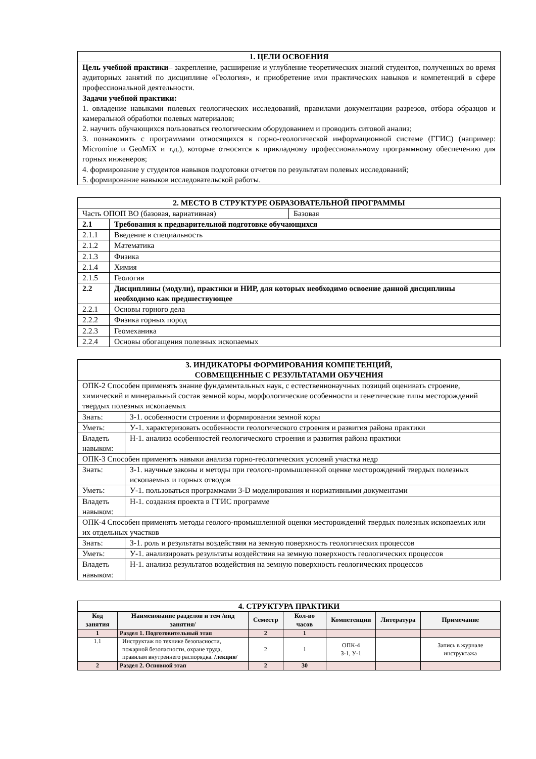| 1. ЦЕЛИ ОСВОЕНИЯ |
| Цель учебной практики – закрепление, расширение и углубление теоретических знаний студентов, полученных во время аудиторных занятий по дисциплине «Геология», и приобретение ими практических навыков и компетенций в сфере профессиональной деятельности. Задачи учебной практики: 1. овладение навыками полевых геологических исследований, правилами документации разрезов, отбора образцов и камеральной обработки полевых материалов; 2. научить обучающихся пользоваться геологическим оборудованием и проводить ситовой анализ; 3. познакомить с программами относящихся к горно-геологической информационной системе (ГГИС) (например: Micromine и GeoMiX и т.д.), которые относятся к прикладному профессиональному программному обеспечению для горных инженеров; 4. формирование у студентов навыков подготовки отчетов по результатам полевых исследований; 5. формирование навыков исследовательской работы. |
| 2. МЕСТО В СТРУКТУРЕ ОБРАЗОВАТЕЛЬНОЙ ПРОГРАММЫ | | |
| Часть ОПОП ВО (базовая, вариативная) | | Базовая |
| 2.1 | Требования к предварительной подготовке обучающихся | |
| 2.1.1 | Введение в специальность | |
| 2.1.2 | Математика | |
| 2.1.3 | Физика | |
| 2.1.4 | Химия | |
| 2.1.5 | Геология | |
| 2.2 | Дисциплины (модули), практики и НИР, для которых необходимо освоение данной дисциплины необходимо как предшествующее | |
| 2.2.1 | Основы горного дела | |
| 2.2.2 | Физика горных пород | |
| 2.2.3 | Геомеханика | |
| 2.2.4 | Основы обогащения полезных ископаемых | |
| 3. ИНДИКАТОРЫ ФОРМИРОВАНИЯ КОМПЕТЕНЦИЙ, СОВМЕЩЕННЫЕ С РЕЗУЛЬТАТАМИ ОБУЧЕНИЯ | |
| ОПК-2 Способен применять знание фундаментальных наук, с естественнонаучных позиций оценивать строение, химический и минеральный состав земной коры, морфологические особенности и генетические типы месторождений твердых полезных ископаемых | |
| Знать: | З-1. особенности строения и формирования земной коры |
| Уметь: | У-1. характеризовать особенности геологического строения и развития района практики |
| Владеть навыком: | Н-1. анализа особенностей геологического строения и развития района практики |
| ОПК-3 Способен применять навыки анализа горно-геологических условий участка недр | |
| Знать: | З-1. научные законы и методы при геолого-промышленной оценке месторождений твердых полезных ископаемых и горных отводов |
| Уметь: | У-1. пользоваться программами 3-D моделирования и нормативными документами |
| Владеть навыком: | Н-1. создания проекта в ГГИС программе |
| ОПК-4 Способен применять методы геолого-промышленной оценки месторождений твердых полезных ископаемых или их отдельных участков | |
| Знать: | З-1. роль и результаты воздействия на земную поверхность геологических процессов |
| Уметь: | У-1. анализировать результаты воздействия на земную поверхность геологических процессов |
| Владеть навыком: | Н-1. анализа результатов воздействия на земную поверхность геологических процессов |
| 4. СТРУКТУРА ПРАКТИКИ | | | | | | |
| Код занятия | Наименование разделов и тем /вид занятия/ | Семестр | Кол-во часов | Компетенции | Литература | Примечание |
| 1 | Раздел 1. Подготовительный этап | 2 | 1 | | | |
| 1.1 | Инструктаж по технике безопасности, пожарной безопасности, охране труда, правилам внутреннего распорядка. /лекция/ | 2 | 1 | ОПК-4 З-1, У-1 | | Запись в журнале инструктажа |
| 2 | Раздел 2. Основной этап | 2 | 30 | | | |